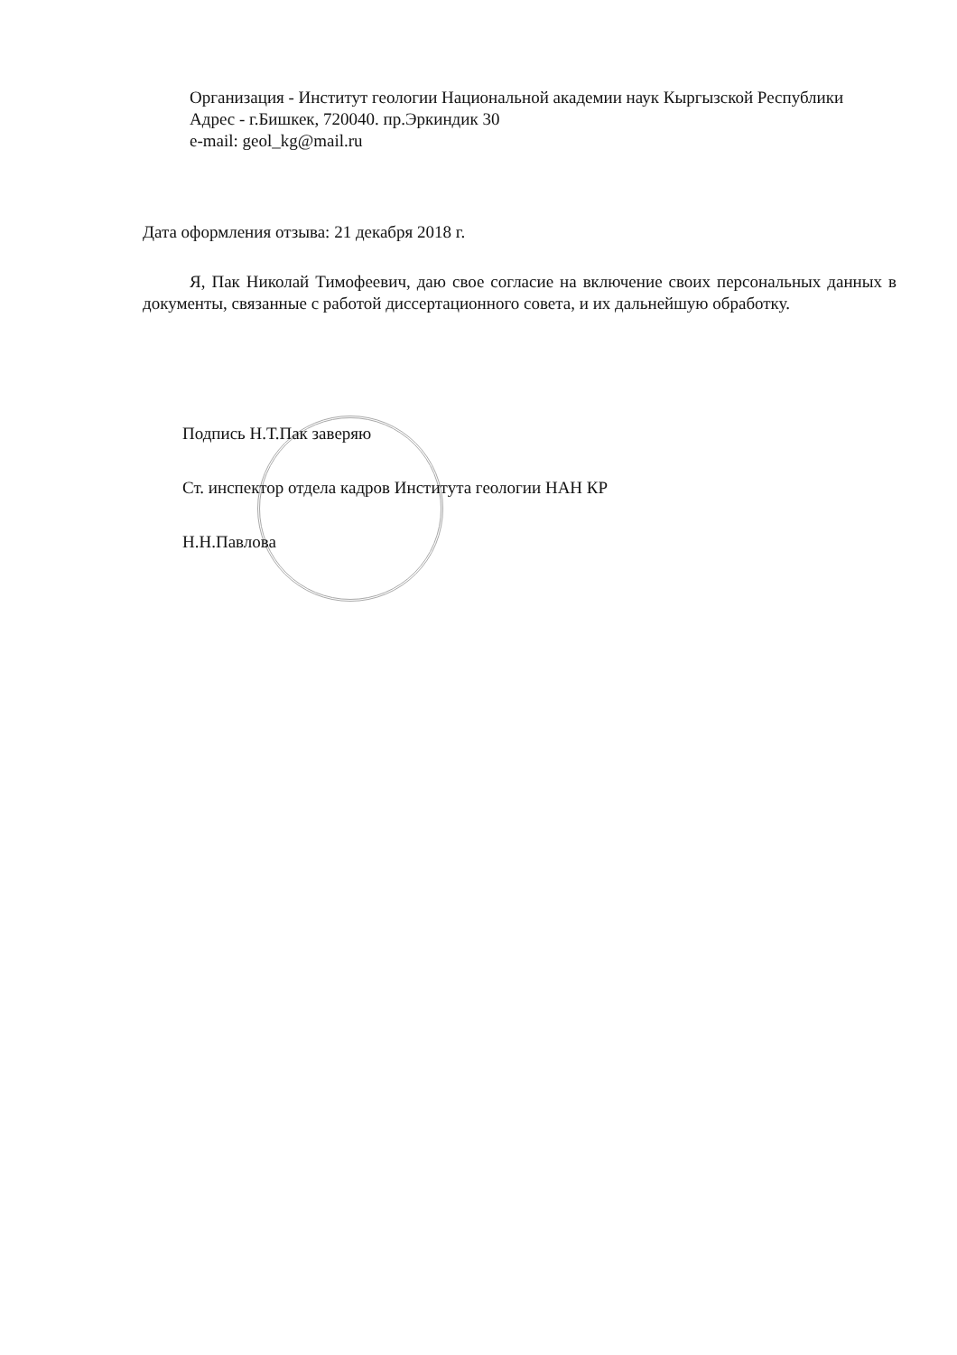Организация - Институт геологии Национальной академии наук Кыргызской Республики
Адрес - г.Бишкек, 720040. пр.Эркиндик 30
e-mail: geol_kg@mail.ru
Дата оформления отзыва: 21 декабря 2018 г.
Я, Пак Николай Тимофеевич, даю свое согласие на включение своих персональных данных в документы, связанные с работой диссертационного совета, и их дальнейшую обработку.
Подпись Н.Т.Пак заверяю
Ст. инспектор отдела кадров Института геологии НАН КР
Н.Н.Павлова